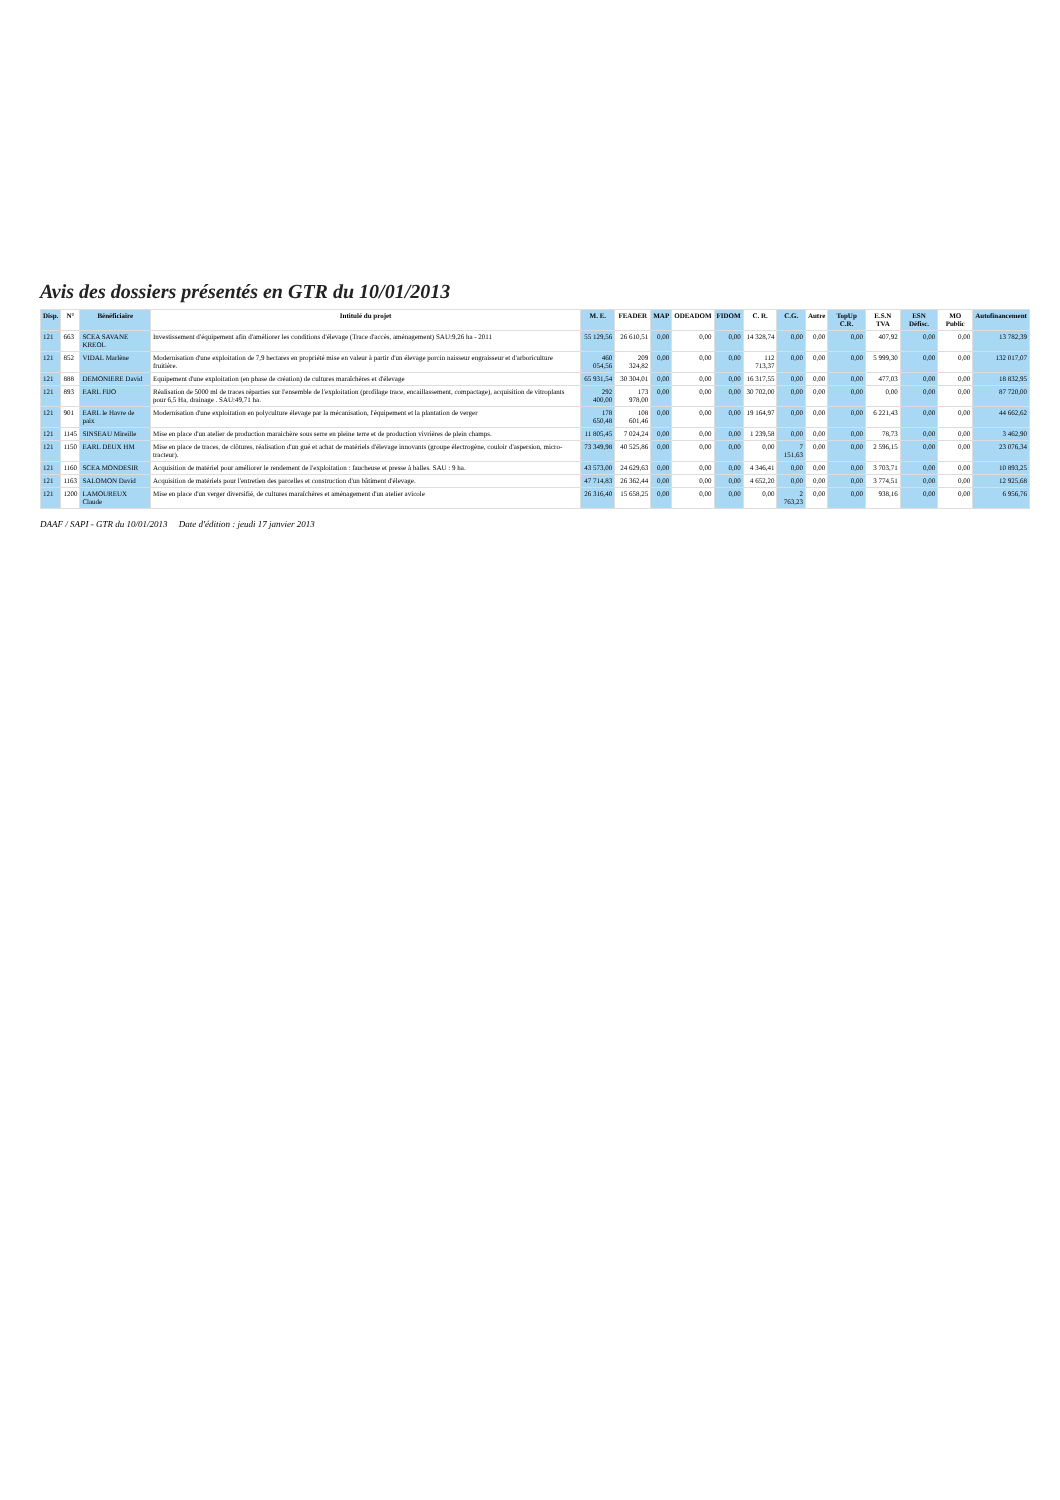Avis des dossiers présentés en GTR du 10/01/2013
| Disp. | N° | Bénéficiaire | Intitulé du projet | M. E. | FEADER | MAP | ODEADOM | FIDOM | C. R. | C.G. | Autre | TopUp C.R. | E.S.N TVA | ESN Défisc. | MO Public | Autofinancement |
| --- | --- | --- | --- | --- | --- | --- | --- | --- | --- | --- | --- | --- | --- | --- | --- | --- |
| 121 | 663 | SCEA SAVANE KREOL | Investissement d'équipement afin d'améliorer les conditions d'élevage (Trace d'accès, aménagement) SAU:9,26 ha - 2011 | 55 129,56 | 26 610,51 | 0,00 | 0,00 | 0,00 | 14 328,74 | 0,00 | 0,00 | 0,00 | 407,92 | 0,00 | 0,00 | 13 782,39 |
| 121 | 852 | VIDAL Marlène | Modernisation d'une exploitation de 7,9 hectares en propriété mise en valeur à partir d'un élevage porcin naisseur engraisseur et d'arboriculture fruitière. | 460 054,56 | 209 324,82 | 0,00 | 0,00 | 0,00 | 112 713,37 | 0,00 | 0,00 | 0,00 | 5 999,30 | 0,00 | 0,00 | 132 017,07 |
| 121 | 888 | DEMONIERE David | Equipement d'une exploitation (en phase de création) de cultures maraîchères et d'élevage | 65 931,54 | 30 304,01 | 0,00 | 0,00 | 0,00 | 16 317,55 | 0,00 | 0,00 | 0,00 | 477,03 | 0,00 | 0,00 | 18 832,95 |
| 121 | 893 | EARL FIJO | Réalisation de 5000 ml de traces réparties sur l'ensemble de l'exploitation (profilage trace, encaillassement, compactage), acquisition de vitroplants pour 6,5 Ha, drainage . SAU:49,71 ha. | 292 400,00 | 173 978,00 | 0,00 | 0,00 | 0,00 | 30 702,00 | 0,00 | 0,00 | 0,00 | 0,00 | 0,00 | 0,00 | 87 720,00 |
| 121 | 901 | EARL le Havre de paix | Modernisation d'une exploitation en polyculture élevage par la mécanisation, l'équipement et la plantation de verger | 178 650,48 | 108 601,46 | 0,00 | 0,00 | 0,00 | 19 164,97 | 0,00 | 0,00 | 0,00 | 6 221,43 | 0,00 | 0,00 | 44 662,62 |
| 121 | 1145 | SINSEAU Mireille | Mise en place d'un atelier de production maraichère sous serre en pleine terre et de production vivrières de plein champs. | 11 805,45 | 7 024,24 | 0,00 | 0,00 | 0,00 | 1 239,58 | 0,00 | 0,00 | 0,00 | 78,73 | 0,00 | 0,00 | 3 462,90 |
| 121 | 1150 | EARL DEUX HM | Mise en place de traces, de clôtures, réalisation d'un gué et achat de matériels d'élevage innovants (groupe électrogène, couloir d'aspersion, micro-tracteur). | 73 349,98 | 40 525,86 | 0,00 | 0,00 | 0,00 | 0,00 | 7 151,63 | 0,00 | 0,00 | 2 596,15 | 0,00 | 0,00 | 23 076,34 |
| 121 | 1160 | SCEA MONDESIR | Acquisition de matériel pour améliorer le rendement de l'exploitation : faucheuse et presse à balles. SAU : 9 ha. | 43 573,00 | 24 629,63 | 0,00 | 0,00 | 0,00 | 4 346,41 | 0,00 | 0,00 | 0,00 | 3 703,71 | 0,00 | 0,00 | 10 893,25 |
| 121 | 1163 | SALOMON David | Acquisition de matériels pour l'entretien des parcelles et construction d'un bâtiment d'élevage. | 47 714,83 | 26 362,44 | 0,00 | 0,00 | 0,00 | 4 652,20 | 0,00 | 0,00 | 0,00 | 3 774,51 | 0,00 | 0,00 | 12 925,68 |
| 121 | 1200 | LAMOUREUX Claude | Mise en place d'un verger diversifié, de cultures maraîchères et aménagement d'un atelier avicole | 26 316,40 | 15 658,25 | 0,00 | 0,00 | 0,00 | 0,00 | 2 763,23 | 0,00 | 0,00 | 938,16 | 0,00 | 0,00 | 6 956,76 |
DAAF / SAPI - GTR du 10/01/2013 Date d'édition : jeudi 17 janvier 2013